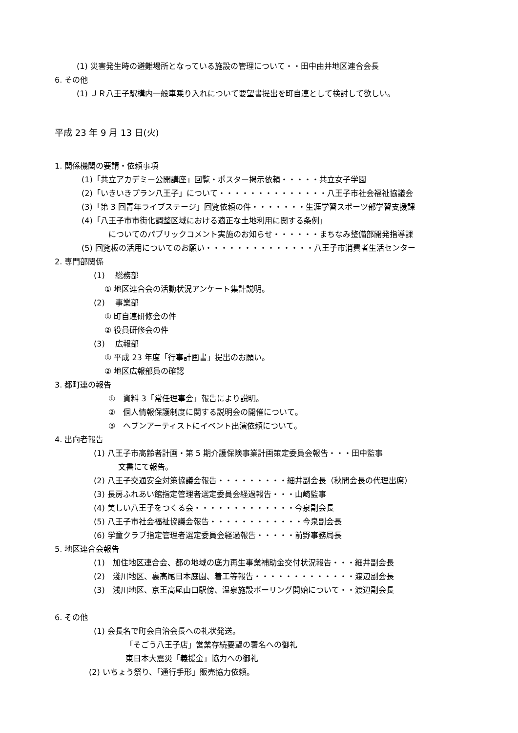(1) 災害発生時の避難場所となっている施設の管理について・・田中由井地区連合会長
6. その他
(1) ＪＲ八王子駅構内一般車乗り入れについて要望書提出を町自連として検討して欲しい。
平成 23 年 9 月 13 日(火)
1. 関係機関の要請・依頼事項
(1)「共立アカデミー公開講座」回覧・ポスター掲示依頼・・・・・共立女子学園
(2)「いきいきプラン八王子」について・・・・・・・・・・・・・・八王子市社会福祉協議会
(3)「第 3 回青年ライブステージ」回覧依頼の件・・・・・・・生涯学習スポーツ部学習支援課
(4)「八王子市市街化調整区域における適正な土地利用に関する条例」
についてのパブリックコメント実施のお知らせ・・・・・・まちなみ整備部開発指導課
(5) 回覧板の活用についてのお願い・・・・・・・・・・・・・・八王子市消費者生活センター
2. 専門部関係
(1)　 総務部
① 地区連合会の活動状況アンケート集計説明。
(2)　 事業部
① 町自連研修会の件
② 役員研修会の件
(3)　 広報部
① 平成 23 年度「行事計画書」提出のお願い。
② 地区広報部員の確認
3. 都町連の報告
①　資料 3「常任理事会」報告により説明。
②　個人情報保護制度に関する説明会の開催について。
③　ヘブンアーティストにイベント出演依頼について。
4. 出向者報告
(1) 八王子市高齢者計画・第 5 期介護保険事業計画策定委員会報告・・・田中監事
文書にて報告。
(2) 八王子交通安全対策協議会報告・・・・・・・・・細井副会長（秋間会長の代理出席）
(3) 長房ふれあい館指定管理者選定委員会経過報告・・・山崎監事
(4) 美しい八王子をつくる会・・・・・・・・・・・・・今泉副会長
(5) 八王子市社会福祉協議会報告・・・・・・・・・・・・今泉副会長
(6) 学童クラブ指定管理者選定委員会経過報告・・・・・前野事務局長
5. 地区連合会報告
(1)　加住地区連合会、都の地域の底力再生事業補助金交付状況報告・・・細井副会長
(2)　淺川地区、裏高尾日本庭園、着工等報告・・・・・・・・・・・・・渡辺副会長
(3)　浅川地区、京王高尾山口駅傍、温泉施設ボーリング開始について・・渡辺副会長
6. その他
(1) 会長名で町会自治会長への礼状発送。
「そごう八王子店」営業存続要望の署名への御礼
東日本大震災「義援金」協力への御礼
(2) いちょう祭り、「通行手形」販売協力依頼。